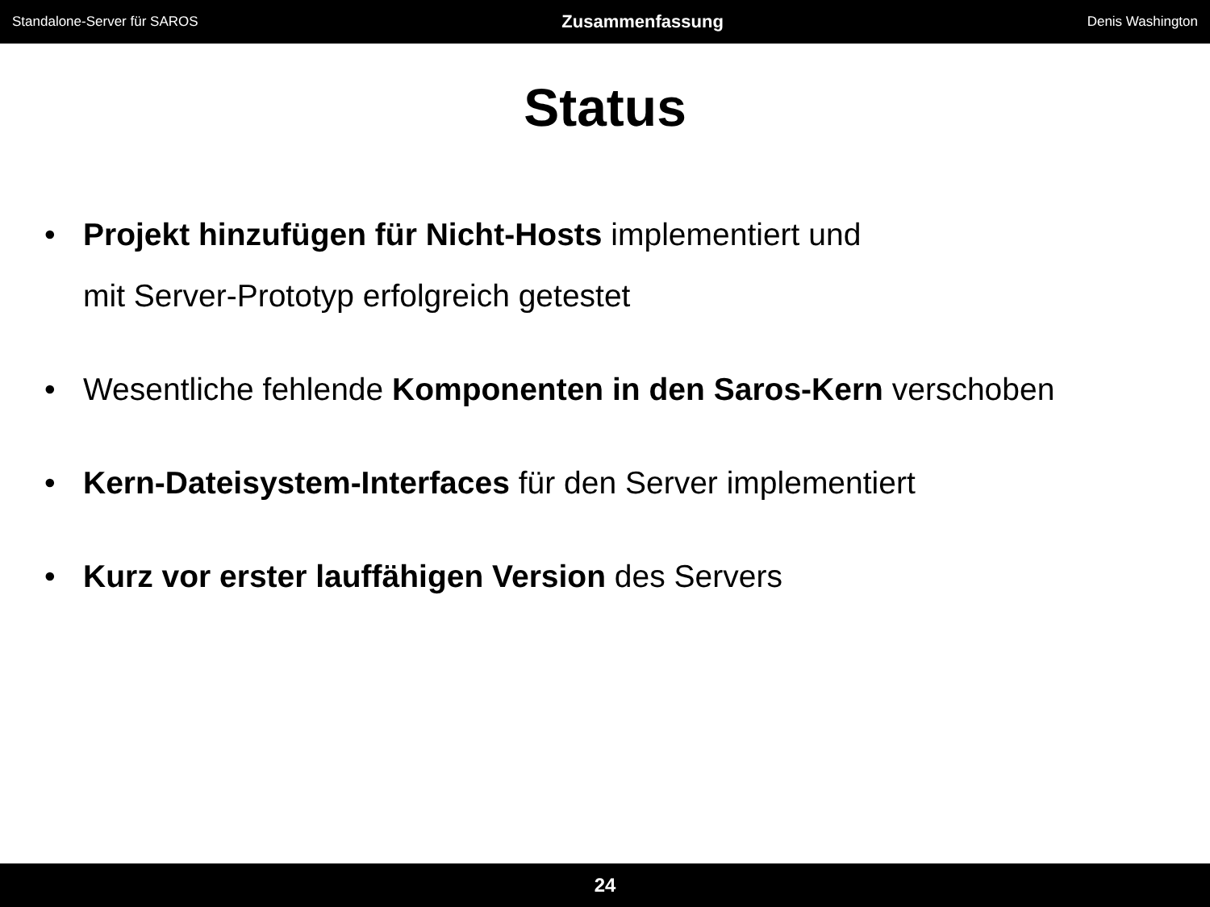Standalone-Server für SAROS Zusammenfassung Denis Washington
Status
• Projekt hinzufügen für Nicht-Hosts implementiert und
mit Server-Prototyp erfolgreich getestet
• Wesentliche fehlende Komponenten in den Saros-Kern verschoben
• Kern-Dateisystem-Interfaces für den Server implementiert
• Kurz vor erster lauffähigen Version des Servers
24